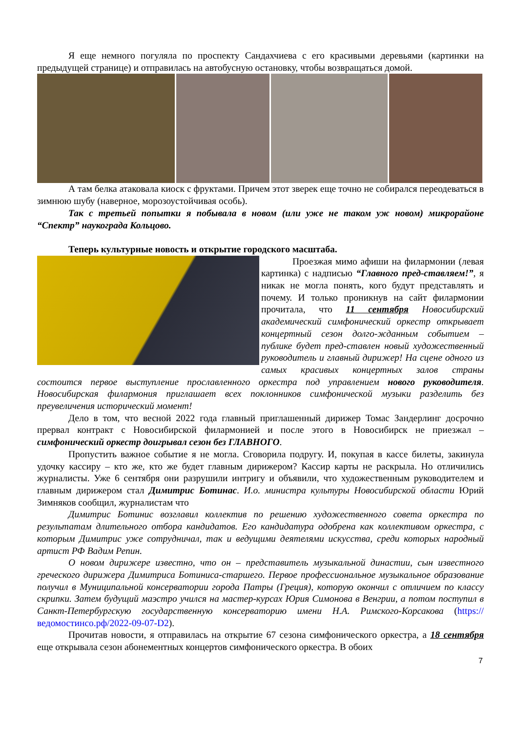Я еще немного погуляла по проспекту Сандахчиева с его красивыми деревьями (картинки на предыдущей странице) и отправилась на автобусную остановку, чтобы возвращаться домой.
А там белка атаковала киоск с фруктами. Причем этот зверек еще точно не собирался переодеваться в зимнюю шубу (наверное, морозоустойчивая особь).
Так с третьей попытки я побывала в новом (или уже не таком уж новом) микрорайоне “Спектр” наукограда Кольцово.
Теперь культурные новость и открытие городского масштаба.
Проезжая мимо афиши на филармонии (левая картинка) с надписью “Главного пред-ставляем!”, я никак не могла понять, кого будут представлять и почему. И только проникнув на сайт филармонии прочитала, что 11 сентября Новосибирский академический симфонический оркестр открывает концертный сезон долго-жданным событием – публике будет пред-ставлен новый художественный руководитель и главный дирижер! На сцене одного из самых красивых концертных залов страны состоится первое выступление прославленного оркестра под управлением нового руководителя. Новосибирская филармония приглашает всех поклонников симфонической музыки разделить без преувеличения исторический момент!
Дело в том, что весной 2022 года главный приглашенный дирижер Томас Зандерлинг досрочно прервал контракт с Новосибирской филармонией и после этого в Новосибирск не приезжал – симфонический оркестр доигрывал сезон без ГЛАВНОГО.
Пропустить важное событие я не могла. Сговорила подругу. И, покупая в кассе билеты, закинула удочку кассиру – кто же, кто же будет главным дирижером? Кассир карты не раскрыла. Но отличились журналисты. Уже 6 сентября они разрушили интригу и объявили, что художественным руководителем и главным дирижером стал Димитрис Ботинас. И.о. министра культуры Новосибирской области Юрий Зимняков сообщил, журналистам что
Димитрис Ботинис возглавил коллектив по решению художественного совета оркестра по результатам длительного отбора кандидатов. Его кандидатура одобрена как коллективом оркестра, с которым Димитрис уже сотрудничал, так и ведущими деятелями искусства, среди которых народный артист РФ Вадим Репин.
О новом дирижере известно, что он – представитель музыкальной династии, сын известного греческого дирижера Димитриса Ботиниса-старшего. Первое профессиональное музыкальное образование получил в Муниципальной консерватории города Патры (Греция), которую окончил с отличием по классу скрипки. Затем будущий маэстро учился на мастер-курсах Юрия Симонова в Венгрии, а потом поступил в Санкт-Петербургскую государственную консерваторию имени Н.А. Римского-Корсакова (https://ведомостинсо.рф/2022-09-07-D2).
Прочитав новости, я отправилась на открытие 67 сезона симфонического оркестра, а 18 сентября еще открывала сезон абонементных концертов симфонического оркестра. В обоих
7